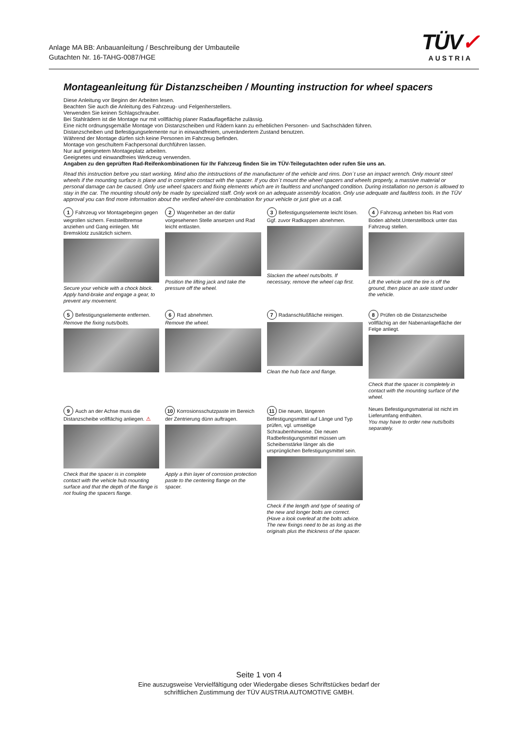Anlage MA BB: Anbauanleitung / Beschreibung der Umbauteile
Gutachten Nr. 16-TAHG-0087/HGE
TÜV✓
AUSTRIA
Montageanleitung für Distanzscheiben / Mounting instruction for wheel spacers
Diese Anleitung vor Beginn der Arbeiten lesen.
Beachten Sie auch die Anleitung des Fahrzeug- und Felgenherstellers.
Verwenden Sie keinen Schlagschrauber.
Bei Stahlrädern ist die Montage nur mit vollflächig planer Radauflagefläche zulässig.
Eine nicht ordnungsgemäße Montage von Distanzscheiben und Rädern kann zu erheblichen Personen- und Sachschäden führen.
Distanzscheiben und Befestigungselemente nur in einwandfreiem, unverändertem Zustand benutzen.
Während der Montage dürfen sich keine Personen im Fahrzeug befinden.
Montage von geschultem Fachpersonal durchführen lassen.
Nur auf geeignetem Montageplatz arbeiten.
Geeignetes und einwandfreies Werkzeug verwenden.
Angaben zu den geprüften Rad-Reifenkombinationen für Ihr Fahrzeug finden Sie im TÜV-Teilegutachten oder rufen Sie uns an.
Read this instruction before you start working. Mind also the intstructions of the manufacturer of the vehicle and rims. Don´t use an impact wrench. Only mount steel wheels if the mounting surface is plane and in complete contact with the spacer. If you don´t mount the wheel spacers and wheels properly, a massive material or personal damage can be caused. Only use wheel spacers and fixing elements which are in faultless and unchanged condition. During installation no person is allowed to stay in the car. The mounting should only be made by specialized staff. Only work on an adequate assembly location. Only use adequate and faultless tools. In the TÜV approval you can find more information about the verified wheel-tire combination for your vehicle or just give us a call.
1 Fahrzeug vor Montagebeginn gegen wegrollen sichern. Feststellbremse anziehen und Gang einlegen. Mit Bremsklotz zusätzlich sichern.
Secure your vehicle with a chock block. Apply hand-brake and engage a gear, to prevent any movement.
2 Wagenheber an der dafür vorgesehenen Stelle ansetzen und Rad leicht entlasten.
Position the lifting jack and take the pressure off the wheel.
3 Befestigungselemente leicht lösen. Ggf. zuvor Radkappen abnehmen.
Slacken the wheel nuts/bolts. If necessary, remove the wheel cap first.
4 Fahrzeug anheben bis Rad vom Boden abhebt.Unterstellbock unter das Fahrzeug stellen.
Lift the vehicle until the tire is off the ground, then place an axle stand under the vehicle.
5 Befestigungselemente entfernen.
Remove the fixing nuts/bolts.
6 Rad abnehmen.
Remove the wheel.
7 Radanschlußfläche reinigen.
Clean the hub face and flange.
8 Prüfen ob die Distanzscheibe vollflächig an der Nabenanlagefläche der Felge anliegt.
Check that the spacer is completely in contact with the mounting surface of the wheel.
9 Auch an der Achse muss die Distanzscheibe vollflächig anliegen. ⚠
Check that the spacer is in complete contact with the vehicle hub mounting surface and that the depth of the flange is not fouling the spacers flange.
10 Korrosionsschutzpaste im Bereich der Zentrierung dünn auftragen.
Apply a thin layer of corrosion protection paste to the centering flange on the spacer.
11 Die neuen, längeren Befestigungsmittel auf Länge und Typ prüfen, vgl. umseitige Schraubenhinweise. Die neuen Radbefestigungsmittel müssen um Scheibenstärke länger als die ursprünglichen Befestigungsmittel sein.
Check if the length and type of seating of the new and longer bolts are correct. (Have a look overleaf at the bolts advice. The new fixings need to be as long as the originals plus the thickness of the spacer.
Neues Befestigungsmaterial ist nicht im Lieferumfang enthalten.
You may have to order new nuts/bolts separately.
Seite 1 von 4
Eine auszugsweise Vervielfältigung oder Wiedergabe dieses Schriftstückes bedarf der
schriftlichen Zustimmung der TÜV AUSTRIA AUTOMOTIVE GMBH.